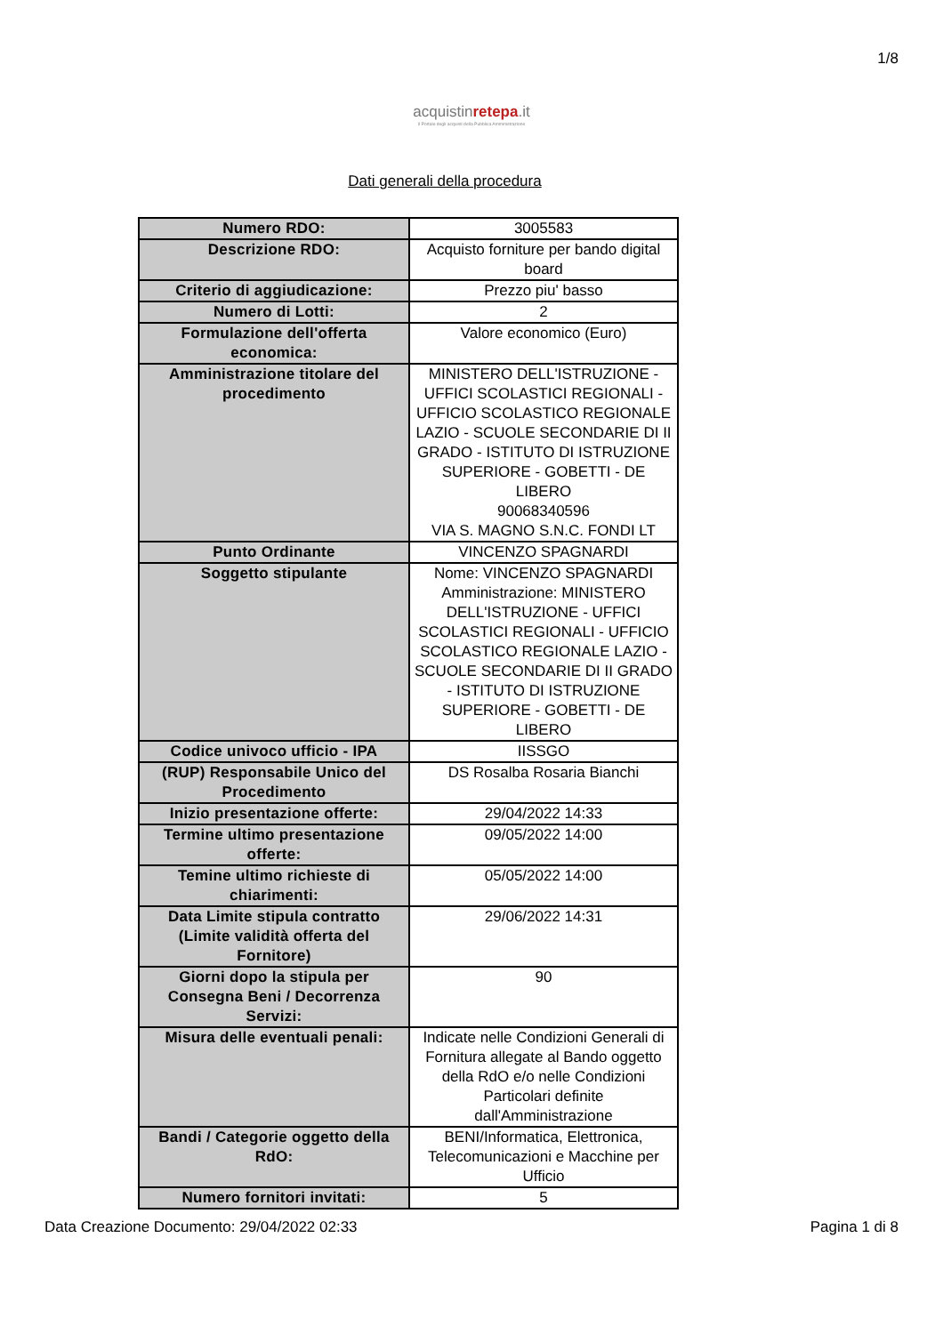1/8
acquistinrete pa.it
Il Portale degli acquisti della Pubblica Amministrazione
Dati generali della procedura
| Numero RDO: | 3005583 |
| Descrizione RDO: | Acquisto forniture per bando digital board |
| Criterio di aggiudicazione: | Prezzo piu' basso |
| Numero di Lotti: | 2 |
| Formulazione dell'offerta economica: | Valore economico (Euro) |
| Amministrazione titolare del procedimento | MINISTERO DELL'ISTRUZIONE - UFFICI SCOLASTICI REGIONALI - UFFICIO SCOLASTICO REGIONALE LAZIO - SCUOLE SECONDARIE DI II GRADO - ISTITUTO DI ISTRUZIONE SUPERIORE - GOBETTI - DE LIBERO 90068340596 VIA S. MAGNO S.N.C. FONDI LT |
| Punto Ordinante | VINCENZO SPAGNARDI |
| Soggetto stipulante | Nome: VINCENZO SPAGNARDI Amministrazione: MINISTERO DELL'ISTRUZIONE - UFFICI SCOLASTICI REGIONALI - UFFICIO SCOLASTICO REGIONALE LAZIO - SCUOLE SECONDARIE DI II GRADO - ISTITUTO DI ISTRUZIONE SUPERIORE - GOBETTI - DE LIBERO |
| Codice univoco ufficio - IPA | IISSGO |
| (RUP) Responsabile Unico del Procedimento | DS Rosalba Rosaria Bianchi |
| Inizio presentazione offerte: | 29/04/2022 14:33 |
| Termine ultimo presentazione offerte: | 09/05/2022 14:00 |
| Temine ultimo richieste di chiarimenti: | 05/05/2022 14:00 |
| Data Limite stipula contratto (Limite validità offerta del Fornitore) | 29/06/2022 14:31 |
| Giorni dopo la stipula per Consegna Beni / Decorrenza Servizi: | 90 |
| Misura delle eventuali penali: | Indicate nelle Condizioni Generali di Fornitura allegate al Bando oggetto della RdO e/o nelle Condizioni Particolari definite dall'Amministrazione |
| Bandi / Categorie oggetto della RdO: | BENI/Informatica, Elettronica, Telecomunicazioni e Macchine per Ufficio |
| Numero fornitori invitati: | 5 |
Data Creazione Documento: 29/04/2022 02:33 Pagina 1 di 8